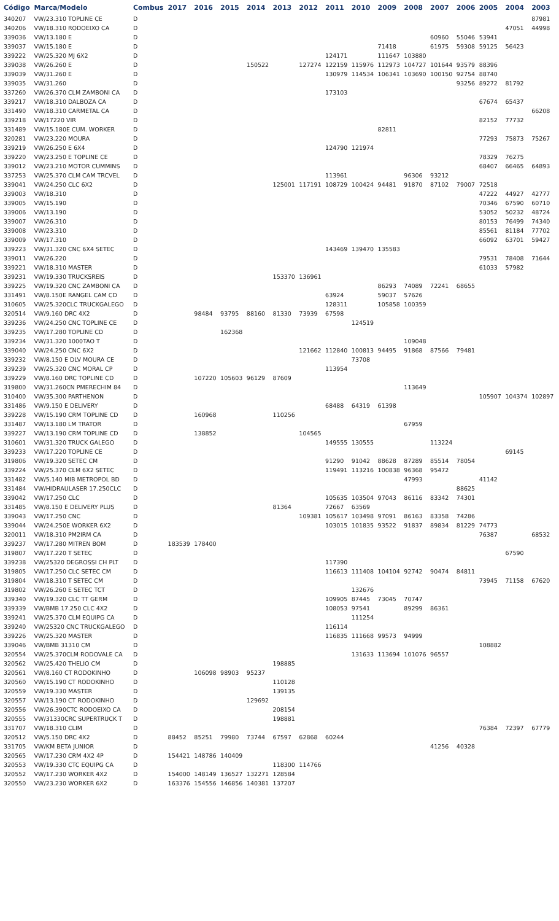| Código | Marca/Modelo | Combus | 2017 | 2016 | 2015 | 2014 | 2013 | 2012 | 2011 | 2010 | 2009 | 2008 | 2007 | 2006 | 2005 | 2004 | 2003 |
| --- | --- | --- | --- | --- | --- | --- | --- | --- | --- | --- | --- | --- | --- | --- | --- | --- | --- |
| 340207 | VW/23.310 TOPLINE CE | D | | | | | | | | | | | | | | | 87981 |
| 340206 | VW/18.310 RODOEIXO CA | D | | | | | | | | | | | | | | 47051 | 44998 |
| 339036 | VW/13.180 E | D | | | | | | | | | | | 60960 | 55046 | 53941 | | |
| 339037 | VW/15.180 E | D | | | | | | | | | 71418 | | 61975 | 59308 | 59125 | 56423 | |
| 339222 | VW/25.320 MJ 6X2 | D | | | | | | | 124171 | | 111647 | 103880 | | | | | |
| 339038 | VW/26.260 E | D | | | | 150522 | | 127274 | 122159 | 115976 | 112973 | 104727 | 101644 | 93579 | 88396 | | |
| 339039 | VW/31.260 E | D | | | | | | | 130979 | 114534 | 106341 | 103690 | 100150 | 92754 | 88740 | | |
| 339035 | VW/31.260 | D | | | | | | | | | | | | 93256 | 89272 | 81792 | |
| 337260 | VW/26.370 CLM ZAMBONI CA | D | | | | | | | 173103 | | | | | | | | |
| 339217 | VW/18.310 DALBOZA CA | D | | | | | | | | | | | | | 67674 | 65437 | |
| 331490 | VW/18.310 CARMETAL CA | D | | | | | | | | | | | | | | | 66208 |
| 339218 | VW/17220 VIR | D | | | | | | | | | | | | | 82152 | 77732 | |
| 331489 | VW/15.180E CUM. WORKER | D | | | | | | | | | 82811 | | | | | | |
| 320281 | VW/23.220 MOURA | D | | | | | | | | | | | | | 77293 | 75873 | 75267 |
| 339219 | VW/26.250 E 6X4 | D | | | | | | | 124790 | 121974 | | | | | | | |
| 339220 | VW/23.250 E TOPLINE CE | D | | | | | | | | | | | | | 78329 | 76275 | |
| 339012 | VW/23.210 MOTOR CUMMINS | D | | | | | | | | | | | | | 68407 | 66465 | 64893 |
| 337253 | VW/25.370 CLM CAM TRCVEL | D | | | | | | | 113961 | | | 96306 | 93212 | | | | |
| 339041 | VW/24.250 CLC 6X2 | D | | | | | 125001 | 117191 | 108729 | 100424 | 94481 | 91870 | 87102 | 79007 | 72518 | | |
| 339003 | VW/18.310 | D | | | | | | | | | | | | | 47222 | 44927 | 42777 |
| 339005 | VW/15.190 | D | | | | | | | | | | | | | 70346 | 67590 | 60710 |
| 339006 | VW/13.190 | D | | | | | | | | | | | | | 53052 | 50232 | 48724 |
| 339007 | VW/26.310 | D | | | | | | | | | | | | | 80153 | 76499 | 74340 |
| 339008 | VW/23.310 | D | | | | | | | | | | | | | 85561 | 81184 | 77702 |
| 339009 | VW/17.310 | D | | | | | | | | | | | | | 66092 | 63701 | 59427 |
| 339223 | VW/31.320 CNC 6X4 SETEC | D | | | | | | | 143469 | 139470 | 135583 | | | | | | |
| 339011 | VW/26.220 | D | | | | | | | | | | | | | 79531 | 78408 | 71644 |
| 339221 | VW/18.310 MASTER | D | | | | | | | | | | | | | 61033 | 57982 | |
| 339231 | VW/19.330 TRUCKSREIS | D | | | | | 153370 | 136961 | | | | | | | | | |
| 339225 | VW/19.320 CNC ZAMBONI CA | D | | | | | | | | | 86293 | 74089 | 72241 | 68655 | | | |
| 331491 | VW/8.150E RANGEL CAM CD | D | | | | | | | 63924 | | 59037 | 57626 | | | | | |
| 310605 | VW/25.320CLC TRUCKGALEGO | D | | | | | | | 128311 | | 105858 | 100359 | | | | | |
| 320514 | VW/9.160 DRC 4X2 | D | | 98484 | 93795 | 88160 | 81330 | 73939 | 67598 | | | | | | | | |
| 339236 | VW/24.250 CNC TOPLINE CE | D | | | | | | | | 124519 | | | | | | | |
| 339235 | VW/17.280 TOPLINE CD | D | | | 162368 | | | | | | | | | | | | |
| 339234 | VW/31.320 1000TAO T | D | | | | | | | | | | 109048 | | | | | |
| 339040 | VW/24.250 CNC 6X2 | D | | | | | | 121662 | 112840 | 100813 | 94495 | 91868 | 87566 | 79481 | | | |
| 339232 | VW/8.150 E DLV MOURA CE | D | | | | | | | | 73708 | | | | | | | |
| 339239 | VW/25.320 CNC MORAL CP | D | | | | | | | 113954 | | | | | | | | |
| 339229 | VW/8.160 DRC TOPLINE CD | D | | 107220 | 105603 | 96129 | 87609 | | | | | | | | | | |
| 319800 | VW/31.260CN PMERECHIM 84 | D | | | | | | | | | | 113649 | | | | | |
| 310400 | VW/35.300 PARTHENON | D | | | | | | | | | | | | | 105907 | 104374 | 102897 |
| 331486 | VW/9.150 E DELIVERY | D | | | | | | | 68488 | 64319 | 61398 | | | | | | |
| 339228 | VW/15.190 CRM TOPLINE CD | D | | 160968 | | | 110256 | | | | | | | | | | |
| 331487 | VW/13.180 LM TRATOR | D | | | | | | | | | | 67959 | | | | | |
| 339227 | VW/13.190 CRM TOPLINE CD | D | | 138852 | | | | 104565 | | | | | | | | | |
| 310601 | VW/31.320 TRUCK GALEGO | D | | | | | | | 149555 | 130555 | | | 113224 | | | | |
| 339233 | VW/17.220 TOPLINE CE | D | | | | | | | | | | | | | | 69145 | |
| 319806 | VW/19.320 SETEC CM | D | | | | | | | 91290 | 91042 | 88628 | 87289 | 85514 | 78054 | | | |
| 339224 | VW/25.370 CLM 6X2 SETEC | D | | | | | | | 119491 | 113216 | 100838 | 96368 | 95472 | | | | |
| 331482 | VW/5.140 MIB METROPOL BD | D | | | | | | | | | | 47993 | | | 41142 | | |
| 331484 | VW/HIDRAULASER 17.250CLC | D | | | | | | | | | | | | 88625 | | | |
| 339042 | VW/17.250 CLC | D | | | | | | | 105635 | 103504 | 97043 | 86116 | 83342 | 74301 | | | |
| 331485 | VW/8.150 E DELIVERY PLUS | D | | | | | 81364 | | 72667 | 63569 | | | | | | | |
| 339043 | VW/17.250 CNC | D | | | | | | 109381 | 105617 | 103498 | 97091 | 86163 | 83358 | 74286 | | | |
| 339044 | VW/24.250E WORKER 6X2 | D | | | | | | | 103015 | 101835 | 93522 | 91837 | 89834 | 81229 | 74773 | | |
| 320011 | VW/18.310 PM2IRM CA | D | | | | | | | | | | | | | 76387 | | 68532 |
| 339237 | VW/17.280 MITREN BOM | D | 183539 | 178400 | | | | | | | | | | | | | |
| 319807 | VW/17.220 T SETEC | D | | | | | | | | | | | | | | 67590 | |
| 339238 | VW/25320 DEGROSSI CH PLT | D | | | | | | | 117390 | | | | | | | | |
| 319805 | VW/17.250 CLC SETEC CM | D | | | | | | | 116613 | 111408 | 104104 | 92742 | 90474 | 84811 | | | |
| 319804 | VW/18.310 T SETEC CM | D | | | | | | | | | | | | | 73945 | 71158 | 67620 |
| 319802 | VW/26.260 E SETEC TCT | D | | | | | | | | 132676 | | | | | | | |
| 339340 | VW/19.320 CLC TT GERM | D | | | | | | | 109905 | 87445 | 73045 | 70747 | | | | | |
| 339339 | VW/BMB 17.250 CLC 4X2 | D | | | | | | | 108053 | 97541 | | 89299 | 86361 | | | | |
| 339241 | VW/25.370 CLM EQUIPG CA | D | | | | | | | | 111254 | | | | | | | |
| 339240 | VW/25320 CNC TRUCKGALEGO | D | | | | | | | 116114 | | | | | | | | |
| 339226 | VW/25.320 MASTER | D | | | | | | | 116835 | 111668 | 99573 | 94999 | | | | | |
| 339046 | VW/BMB 31310 CM | D | | | | | | | | | | | | | 108882 | | |
| 320554 | VW/25.370CLM RODOVALE CA | D | | | | | | | | 131633 | 113694 | 101076 | 96557 | | | | |
| 320562 | VW/25.420 THELIO CM | D | | | | | 198885 | | | | | | | | | | |
| 320561 | VW/8.160 CT RODOKINHO | D | | 106098 | 98903 | 95237 | | | | | | | | | | | |
| 320560 | VW/15.190 CT RODOKINHO | D | | | | | 110128 | | | | | | | | | | |
| 320559 | VW/19.330 MASTER | D | | | | | 139135 | | | | | | | | | | |
| 320557 | VW/13.190 CT RODOKINHO | D | | | | 129692 | | | | | | | | | | | |
| 320556 | VW/26.390CTC RODOEIXO CA | D | | | | | 208154 | | | | | | | | | | |
| 320555 | VW/31330CRC SUPERTRUCK T | D | | | | | 198881 | | | | | | | | | | |
| 331707 | VW/18.310 CLIM | D | | | | | | | | | | | | | 76384 | 72397 | 67779 |
| 320512 | VW/5.150 DRC 4X2 | D | 88452 | 85251 | 79980 | 73744 | 67597 | 62868 | 60244 | | | | | | | | |
| 331705 | VW/KM BETA JUNIOR | D | | | | | | | | | | | 41256 | 40328 | | | |
| 320565 | VW/17.230 CRM 4X2 4P | D | 154421 | 148786 | 140409 | | | | | | | | | | | | |
| 320553 | VW/19.330 CTC EQUIPG CA | D | | | | | 118300 | 114766 | | | | | | | | | |
| 320552 | VW/17.230 WORKER 4X2 | D | 154000 | 148149 | 136527 | 132271 | 128584 | | | | | | | | | | |
| 320550 | VW/23.230 WORKER 6X2 | D | 163376 | 154556 | 146856 | 140381 | 137207 | | | | | | | | | | |